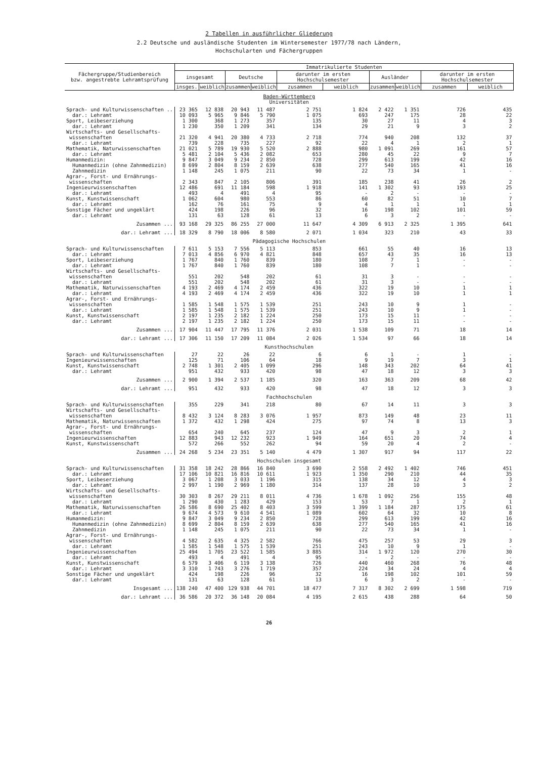2 Tabellen in ausführlicher Gliederung
2.2 Deutsche und ausländische Studenten im Wintersemester 1977/78 nach Ländern,
Hochschularten und Fächergruppen
| Fächergruppe/Studienbereich bzw. angestrebte Lehramtsprüfung | Immatrikulierte Studenten | | | | | | | | | |
| --- | --- | --- | --- | --- | --- | --- | --- | --- | --- | --- |
| | insgesamt | | Deutsche | | darunter im ersten Hochschulsemester | | Ausländer | | darunter im ersten Hochschulsemester | |
| | insges. | weiblich | zusammen | weiblich | zusammen | weiblich | zusammen | weiblich | zusammen | weiblich |
| Baden-Württemberg Universitäten | | | | | | | | | | |
| Sprach- und Kulturwissenschaften .. | 23 365 | 12 838 | 20 943 | 11 487 | 2 751 | 1 824 | 2 422 | 1 351 | 726 | 435 |
| dar.: Lehramt | 10 093 | 5 965 | 9 846 | 5 790 | 1 075 | 693 | 247 | 175 | 28 | 22 |
| Sport, Leibeserziehung | 1 300 | 368 | 1 273 | 357 | 135 | 30 | 27 | 11 | 4 | 3 |
| dar.: Lehramt | 1 230 | 350 | 1 209 | 341 | 134 | 29 | 21 | 9 | 3 | 2 |
| Wirtschafts- und Gesellschafts- wissenschaften | 21 320 | 4 941 | 20 380 | 4 733 | 2 718 | 774 | 940 | 208 | 132 | 37 |
| dar.: Lehramt | 739 | 228 | 735 | 227 | 92 | 22 | 4 | 1 | 2 | 1 |
| Mathematik, Naturwissenschaften | 21 021 | 5 789 | 19 930 | 5 520 | 2 888 | 980 | 1 091 | 269 | 161 | 57 |
| dar.: Lehramt | 5 481 | 2 104 | 5 436 | 2 082 | 653 | 280 | 45 | 22 | 9 | 7 |
| Humanmedizin: | 9 847 | 3 049 | 9 234 | 2 850 | 728 | 299 | 613 | 199 | 42 | 16 |
| Humanmedizin (ohne Zahnmedizin) | 8 699 | 2 804 | 8 159 | 2 639 | 638 | 277 | 540 | 165 | 41 | 16 |
| Zahnmedizin | 1 148 | 245 | 1 075 | 211 | 90 | 22 | 73 | 34 | 1 | - |
| Agrar-, Forst- und Ernährungs- wissenschaften | 2 343 | 847 | 2 105 | 806 | 391 | 185 | 238 | 41 | 26 | 2 |
| Ingenieurwissenschaften | 12 486 | 691 | 11 184 | 598 | 1 918 | 141 | 1 302 | 93 | 193 | 25 |
| dar.: Lehramt | 493 | 4 | 491 | 4 | 95 | - | 2 | - | - | - |
| Kunst, Kunstwissenschaft | 1 062 | 604 | 980 | 553 | 86 | 60 | 82 | 51 | 10 | 7 |
| dar.: Lehramt | 162 | 76 | 161 | 75 | 9 | 4 | 1 | 1 | 1 | 1 |
| Sonstige Fächer und ungeklärt | 424 | 198 | 226 | 96 | 32 | 16 | 198 | 102 | 101 | 59 |
| dar.: Lehramt | 131 | 63 | 128 | 61 | 13 | 6 | 3 | 2 | - | - |
| Zusammen ... | 93 168 | 29 325 | 86 255 | 27 000 | 11 647 | 4 309 | 6 913 | 2 325 | 1 395 | 641 |
| dar.: Lehramt ... | 18 329 | 8 790 | 18 006 | 8 580 | 2 071 | 1 034 | 323 | 210 | 43 | 33 |
| Pädagogische Hochschulen | | | | | | | | | | |
| Sprach- und Kulturwissenschaften | 7 611 | 5 153 | 7 556 | 5 113 | 853 | 661 | 55 | 40 | 16 | 13 |
| dar.: Lehramt | 7 013 | 4 856 | 6 970 | 4 821 | 848 | 657 | 43 | 35 | 16 | 13 |
| Sport, Leibeserziehung | 1 767 | 840 | 1 760 | 839 | 180 | 108 | 7 | 1 | - | - |
| dar.: Lehramt | 1 767 | 840 | 1 760 | 839 | 180 | 108 | 7 | 1 | - | - |
| Wirtschafts- und Gesellschafts- wissenschaften | 551 | 202 | 548 | 202 | 61 | 31 | 3 | - | - | - |
| dar.: Lehramt | 551 | 202 | 548 | 202 | 61 | 31 | 3 | - | - | - |
| Mathematik, Naturwissenschaften | 4 193 | 2 469 | 4 174 | 2 459 | 436 | 322 | 19 | 10 | 1 | 1 |
| dar.: Lehramt | 4 193 | 2 469 | 4 174 | 2 459 | 436 | 322 | 19 | 10 | 1 | 1 |
| Agrar-, Forst- und Ernährungs- wissenschaften | 1 585 | 1 548 | 1 575 | 1 539 | 251 | 243 | 10 | 9 | 1 | - |
| dar.: Lehramt | 1 585 | 1 548 | 1 575 | 1 539 | 251 | 243 | 10 | 9 | 1 | - |
| Kunst, Kunstwissenschaft | 2 197 | 1 235 | 2 182 | 1 224 | 250 | 173 | 15 | 11 | - | - |
| dar.: Lehramt | 2 197 | 1 235 | 2 182 | 1 224 | 250 | 173 | 15 | 11 | - | - |
| Zusammen ... | 17 904 | 11 447 | 17 795 | 11 376 | 2 031 | 1 538 | 109 | 71 | 18 | 14 |
| dar.: Lehramt ... | 17 306 | 11 150 | 17 209 | 11 084 | 2 026 | 1 534 | 97 | 66 | 18 | 14 |
| Kunsthochschulen | | | | | | | | | | |
| Sprach- und Kulturwissenschaften | 27 | 22 | 26 | 22 | 6 | 6 | 1 | - | 1 | - |
| Ingenieurwissenschaften | 125 | 71 | 106 | 64 | 18 | 9 | 19 | 7 | 3 | 1 |
| Kunst, Kunstwissenschaft | 2 748 | 1 301 | 2 405 | 1 099 | 296 | 148 | 343 | 202 | 64 | 41 |
| dar.: Lehramt | 951 | 432 | 933 | 420 | 98 | 47 | 18 | 12 | 3 | 3 |
| Zusammen ... | 2 900 | 1 394 | 2 537 | 1 185 | 320 | 163 | 363 | 209 | 68 | 42 |
| dar.: Lehramt ... | 951 | 432 | 933 | 420 | 98 | 47 | 18 | 12 | 3 | 3 |
| Fachhochschulen | | | | | | | | | | |
| Sprach- und Kulturwissenschaften | 355 | 229 | 341 | 218 | 80 | 67 | 14 | 11 | 3 | 3 |
| Wirtschafts- und Gesellschafts- wissenschaften | 8 432 | 3 124 | 8 283 | 3 076 | 1 957 | 873 | 149 | 48 | 23 | 11 |
| Mathematik, Naturwissenschaften | 1 372 | 432 | 1 298 | 424 | 275 | 97 | 74 | 8 | 13 | 3 |
| Agrar-, Forst- und Ernährungs- wissenschaften | 654 | 240 | 645 | 237 | 124 | 47 | 9 | 3 | 2 | 1 |
| Ingenieurwissenschaften | 12 883 | 943 | 12 232 | 923 | 1 949 | 164 | 651 | 20 | 74 | 4 |
| Kunst, Kunstwissenschaft | 572 | 266 | 552 | 262 | 94 | 59 | 20 | 4 | 2 | - |
| Zusammen ... | 24 268 | 5 234 | 23 351 | 5 140 | 4 479 | 1 307 | 917 | 94 | 117 | 22 |
| Hochschulen insgesamt | | | | | | | | | | |
| Sprach- und Kulturwissenschaften | 31 358 | 18 242 | 28 866 | 16 840 | 3 690 | 2 558 | 2 492 | 1 402 | 746 | 451 |
| dar.: Lehramt | 17 106 | 10 821 | 16 816 | 10 611 | 1 923 | 1 350 | 290 | 210 | 44 | 35 |
| Sport, Leibeserziehung | 3 067 | 1 208 | 3 033 | 1 196 | 315 | 138 | 34 | 12 | 4 | 3 |
| dar.: Lehramt | 2 997 | 1 190 | 2 969 | 1 180 | 314 | 137 | 28 | 10 | 3 | 2 |
| Wirtschafts- und Gesellschafts- wissenschaften | 30 303 | 8 267 | 29 211 | 8 011 | 4 736 | 1 678 | 1 092 | 256 | 155 | 48 |
| dar.: Lehramt | 1 290 | 430 | 1 283 | 429 | 153 | 53 | 7 | 1 | 2 | 1 |
| Mathematik, Naturwissenschaften | 26 586 | 8 690 | 25 402 | 8 403 | 3 599 | 1 399 | 1 184 | 287 | 175 | 61 |
| dar.: Lehramt | 9 674 | 4 573 | 9 610 | 4 541 | 1 089 | 602 | 64 | 32 | 10 | 8 |
| Humanmedizin: | 9 847 | 3 049 | 9 234 | 2 850 | 728 | 299 | 613 | 199 | 42 | 16 |
| Humanmedizin (ohne Zahnmedizin) | 8 699 | 2 804 | 8 159 | 2 639 | 638 | 277 | 540 | 165 | 41 | 16 |
| Zahnmedizin | 1 148 | 245 | 1 075 | 211 | 90 | 22 | 73 | 34 | 1 | - |
| Agrar-, Forst- und Ernährungs- wissenschaften | 4 582 | 2 635 | 4 325 | 2 582 | 766 | 475 | 257 | 53 | 29 | 3 |
| dar.: Lehramt | 1 585 | 1 548 | 1 575 | 1 539 | 251 | 243 | 10 | 9 | 1 | - |
| Ingenieurwissenschaften | 25 494 | 1 705 | 23 522 | 1 585 | 3 885 | 314 | 1 972 | 120 | 270 | 30 |
| dar.: Lehramt | 493 | 4 | 491 | 4 | 95 | - | 2 | - | - | - |
| Kunst, Kunstwissenschaft | 6 579 | 3 406 | 6 119 | 3 138 | 726 | 440 | 460 | 268 | 76 | 48 |
| dar.: Lehramt | 3 310 | 1 743 | 3 276 | 1 719 | 357 | 224 | 34 | 24 | 4 | 4 |
| Sonstige Fächer und ungeklärt | 424 | 198 | 226 | 96 | 32 | 16 | 198 | 102 | 101 | 59 |
| dar.: Lehramt | 131 | 63 | 128 | 61 | 13 | 6 | 3 | 2 | - | - |
| Insgesamt ... | 138 240 | 47 400 | 129 938 | 44 701 | 18 477 | 7 317 | 8 302 | 2 699 | 1 598 | 719 |
| dar.: Lehramt ... | 36 586 | 20 372 | 36 148 | 20 084 | 4 195 | 2 615 | 438 | 288 | 64 | 50 |
26